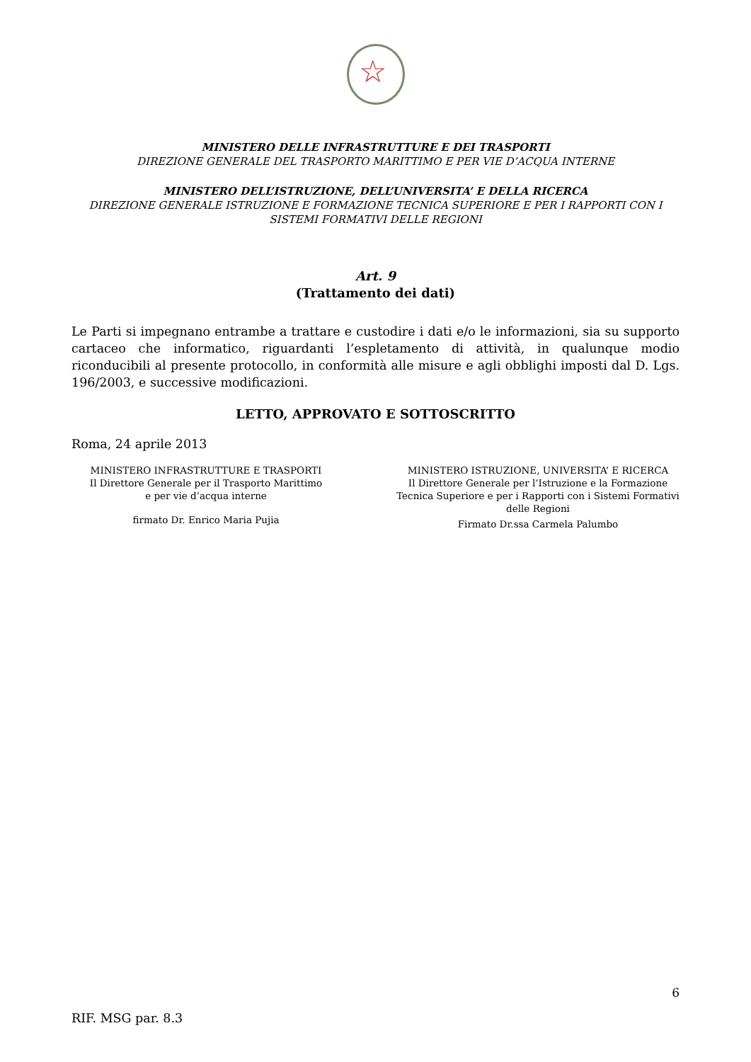☆
MINISTERO DELLE INFRASTRUTTURE E DEI TRASPORTI
DIREZIONE GENERALE DEL TRASPORTO MARITTIMO E PER VIE D’ACQUA INTERNE
MINISTERO DELL’ISTRUZIONE, DELL’UNIVERSITA’ E DELLA RICERCA
DIREZIONE GENERALE ISTRUZIONE E FORMAZIONE TECNICA SUPERIORE E PER I RAPPORTI CON I SISTEMI FORMATIVI DELLE REGIONI
Art. 9
(Trattamento dei dati)
Le Parti si impegnano entrambe a trattare e custodire i dati e/o le informazioni, sia su supporto cartaceo che informatico, riguardanti l’espletamento di attività, in qualunque modio riconducibili al presente protocollo, in conformità alle misure e agli obblighi imposti dal D. Lgs. 196/2003, e successive modificazioni.
LETTO, APPROVATO E SOTTOSCRITTO
Roma, 24 aprile 2013
MINISTERO INFRASTRUTTURE E TRASPORTI
Il Direttore Generale per il Trasporto Marittimo
e per vie d’acqua interne
firmato Dr. Enrico Maria Pujia
MINISTERO ISTRUZIONE, UNIVERSITA’ E RICERCA
Il Direttore Generale per l’Istruzione e la Formazione Tecnica Superiore e per i Rapporti con i Sistemi Formativi delle Regioni
Firmato Dr.ssa Carmela Palumbo
6
RIF. MSG par. 8.3